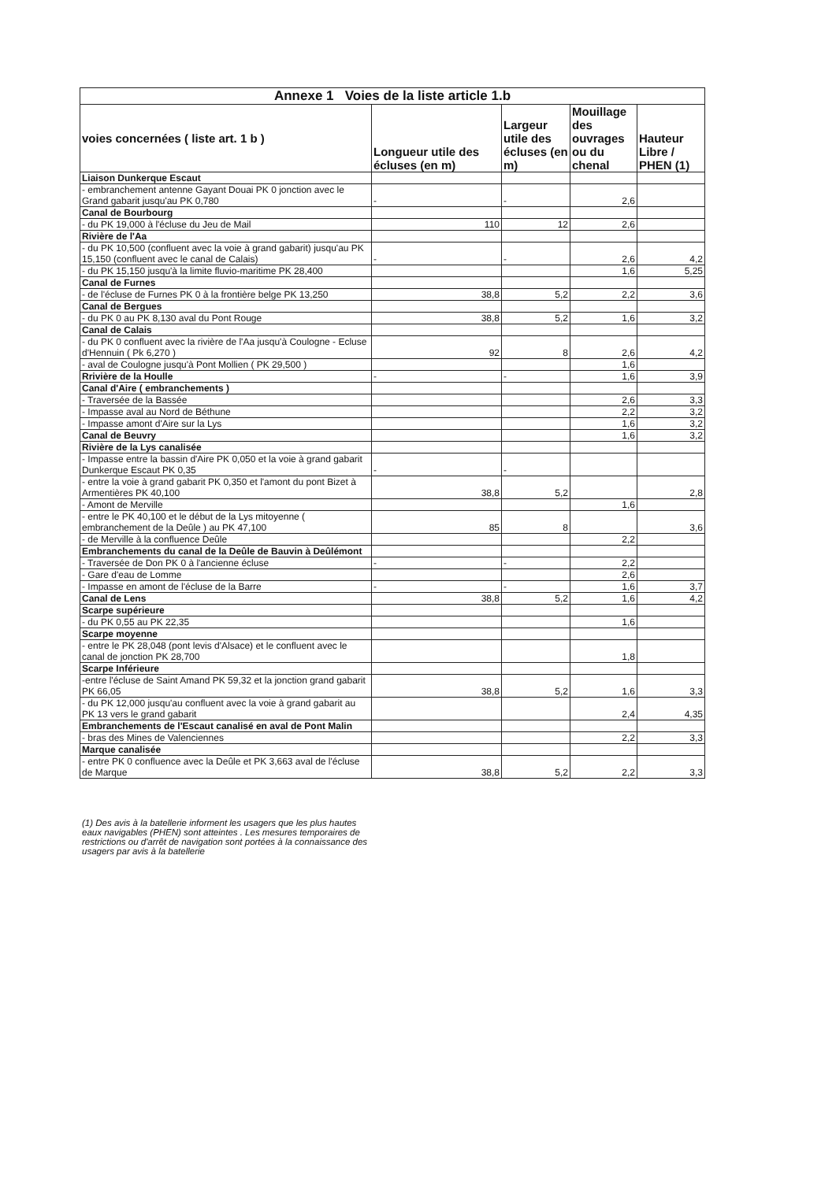| Annexe 1 Voies de la liste article 1.b | | | | |
| --- | --- | --- | --- | --- |
| voies concernées ( liste art. 1 b ) | Longueur utile des écluses (en m) | Largeur utile des écluses (en m) | Mouillage des ouvrages ou du chenal | Hauteur Libre / PHEN (1) |
| Liaison Dunkerque Escaut | | | | |
| - embranchement antenne Gayant Douai PK 0 jonction avec le Grand gabarit jusqu'au PK 0,780 | - | - | 2,6 | |
| Canal de Bourbourg | | | | |
| - du PK 19,000 à l'écluse du Jeu de Mail | 110 | 12 | 2,6 | |
| Rivière de l'Aa | | | | |
| - du PK 10,500 (confluent avec la voie à grand gabarit) jusqu'au PK 15,150 (confluent avec le canal de Calais) | - | - | 2,6 | 4,2 |
| - du PK 15,150 jusqu'à la limite fluvio-maritime PK 28,400 | | | 1,6 | 5,25 |
| Canal de Furnes | | | | |
| - de l'écluse de Furnes PK 0 à la frontière belge PK 13,250 | 38,8 | 5,2 | 2,2 | 3,6 |
| Canal de Bergues | | | | |
| - du PK 0 au PK 8,130 aval du Pont Rouge | 38,8 | 5,2 | 1,6 | 3,2 |
| Canal de Calais | | | | |
| - du PK 0 confluent avec la rivière de l'Aa jusqu'à Coulogne - Ecluse d'Hennuin ( Pk 6,270 ) | 92 | 8 | 2,6 | 4,2 |
| - aval de Coulogne jusqu'à Pont Mollien ( PK 29,500 ) | | | 1,6 | |
| Rrivière de la Houlle | - | - | 1,6 | 3,9 |
| Canal d'Aire ( embranchements ) | | | | |
| - Traversée de la Bassée | | | 2,6 | 3,3 |
| - Impasse aval au Nord de Béthune | | | 2,2 | 3,2 |
| - Impasse amont d'Aire sur la Lys | | | 1,6 | 3,2 |
| Canal de Beuvry | | | 1,6 | 3,2 |
| Rivière de la Lys canalisée | | | | |
| - Impasse entre la bassin d'Aire PK 0,050 et la voie à grand gabarit Dunkerque Escaut PK 0,35 | - | - | | |
| - entre la voie à grand gabarit PK 0,350 et l'amont du pont Bizet à Armentières PK 40,100 | 38,8 | 5,2 | | 2,8 |
| - Amont de Merville | | | 1,6 | |
| - entre le PK 40,100 et le début de la Lys mitoyenne ( embranchement de la Deûle ) au PK 47,100 | 85 | 8 | | 3,6 |
| - de Merville à la confluence Deûle | | | 2,2 | |
| Embranchements du canal de la Deûle de Bauvin à Deûlémont | | | | |
| - Traversée de Don PK 0 à l'ancienne écluse | - | - | 2,2 | |
| - Gare d'eau de Lomme | | | 2,6 | |
| - Impasse en amont de l'écluse de la Barre | - | - | 1,6 | 3,7 |
| Canal de Lens | 38,8 | 5,2 | 1,6 | 4,2 |
| Scarpe supérieure | | | | |
| - du PK 0,55 au PK 22,35 | | | 1,6 | |
| Scarpe moyenne | | | | |
| - entre le PK 28,048 (pont levis d'Alsace) et le confluent avec le canal de jonction PK 28,700 | | | 1,8 | |
| Scarpe Inférieure | | | | |
| -entre l'écluse de Saint Amand PK 59,32 et la jonction grand gabarit PK 66,05 | 38,8 | 5,2 | 1,6 | 3,3 |
| - du PK 12,000 jusqu'au confluent avec la voie à grand gabarit au PK 13 vers le grand gabarit | | | 2,4 | 4,35 |
| Embranchements de l'Escaut canalisé en aval de Pont Malin | | | | |
| - bras des Mines de Valenciennes | | | 2,2 | 3,3 |
| Marque canalisée | | | | |
| - entre PK 0 confluence avec la Deûle et PK 3,663 aval de l'écluse de Marque | 38,8 | 5,2 | 2,2 | 3,3 |
(1) Des avis à la batellerie informent les usagers que les plus hautes eaux navigables (PHEN) sont atteintes . Les mesures temporaires de restrictions ou d'arrêt de navigation sont portées à la connaissance des usagers par avis à la batellerie